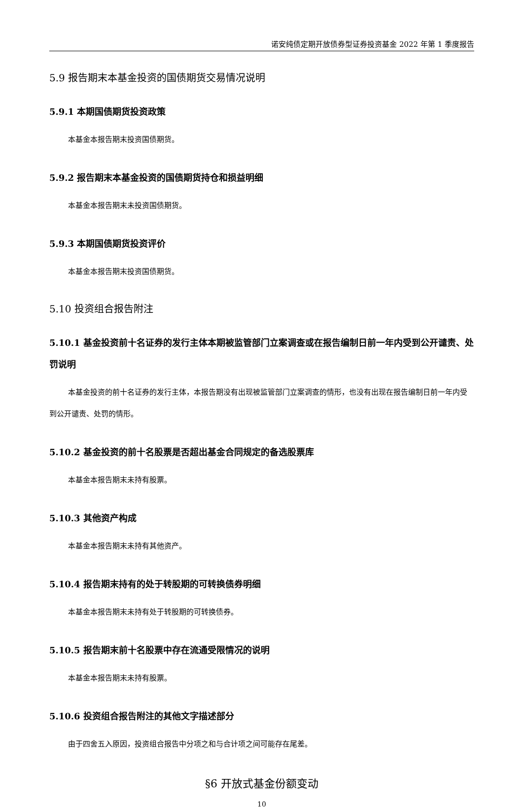诺安纯债定期开放债券型证券投资基金 2022 年第 1 季度报告
5.9 报告期末本基金投资的国债期货交易情况说明
5.9.1 本期国债期货投资政策
本基金本报告期末投资国债期货。
5.9.2 报告期末本基金投资的国债期货持仓和损益明细
本基金本报告期末未投资国债期货。
5.9.3 本期国债期货投资评价
本基金本报告期末投资国债期货。
5.10 投资组合报告附注
5.10.1 基金投资前十名证券的发行主体本期被监管部门立案调查或在报告编制日前一年内受到公开谴责、处罚说明
本基金投资的前十名证券的发行主体，本报告期没有出现被监管部门立案调查的情形，也没有出现在报告编制日前一年内受到公开谴责、处罚的情形。
5.10.2 基金投资的前十名股票是否超出基金合同规定的备选股票库
本基金本报告期末未持有股票。
5.10.3 其他资产构成
本基金本报告期末未持有其他资产。
5.10.4 报告期末持有的处于转股期的可转换债券明细
本基金本报告期末未持有处于转股期的可转换债券。
5.10.5 报告期末前十名股票中存在流通受限情况的说明
本基金本报告期末未持有股票。
5.10.6 投资组合报告附注的其他文字描述部分
由于四舍五入原因，投资组合报告中分项之和与合计项之间可能存在尾差。
§6 开放式基金份额变动
10